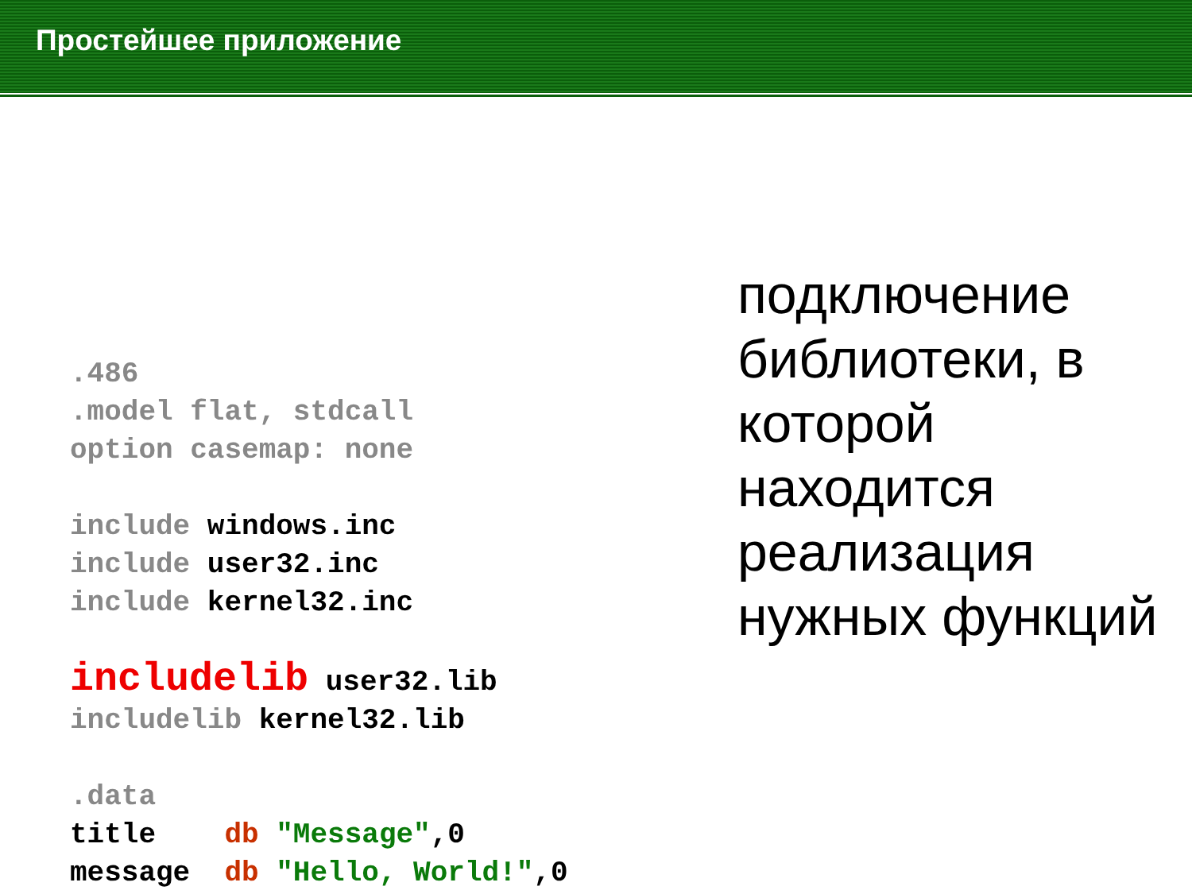Простейшее приложение
.486 .model flat, stdcall option casemap: none include windows.inc include user32.inc include kernel32.inc includelib user32.lib includelib kernel32.lib .data title db "Message",0 message db "Hello, World!",0
подключение библиотеки, в которой находится реализация нужных функций